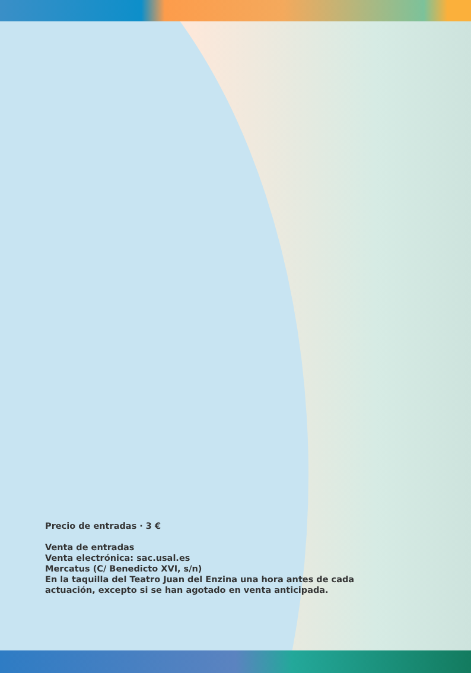Precio de entradas · 3 €
Venta de entradas
Venta electrónica: sac.usal.es
Mercatus (C/ Benedicto XVI, s/n)
En la taquilla del Teatro Juan del Enzina una hora antes de cada
actuación, excepto si se han agotado en venta anticipada.